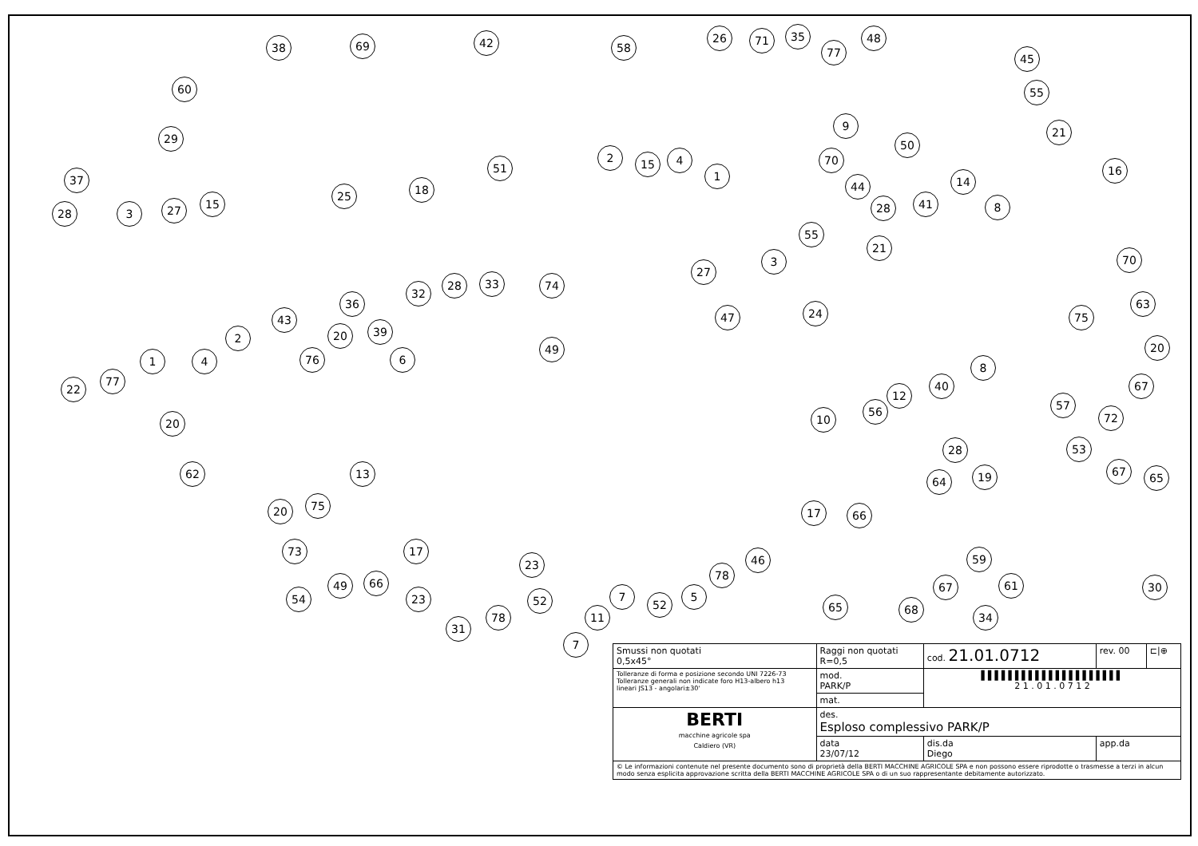38 69 42
60
29
25 18
51
37
28 3 27 15
2
1 4
22
77
58
26 71 35
77
48
45
55
21
50
9
70 2 15 4
1
44
28
27
3
55
21
41
14
8
16
70
63
75
20
24
8
40
12
67
57
72
53 28
56
10
74
47
49
32
28 33
36
43
20 39
76 6
20
62 13
75 20
73
54
49 66
17
23
31
78
23
52
7
11
7
52
5
78
46
17 66
64 19 67 65
59
61 30
65 68
67
34
| Smussi non quotati 0,5x45° | Raggi non quotati R=0,5 | cod. 21.01.0712 | rev. 00 | ⊏/⊕ |
| Tolleranze di forma e posizione secondo UNI 7226-73 Tolleranze generali non indicate foro H13-albero h13 lineari JS13 - angolari±30' | mod. PARK/P | ▌▌▌▌▌▌▌▌▌▌▌▌▌▌▌▌▌▌▌▌▌ 2 1 . 0 1 . 0 7 1 2 | | |
| | mat. | | | |
| BERTI macchine agricole spa Caldiero (VR) | des. Esploso complessivo PARK/P | | | |
| | data 23/07/12 | dis.da Diego | app.da | |
| © Le informazioni contenute nel presente documento sono di proprietà della BERTI MACCHINE AGRICOLE SPA e non possono essere riprodotte o trasmesse a terzi in alcun modo senza esplicita approvazione scritta della BERTI MACCHINE AGRICOLE SPA o di un suo rappresentante debitamente autorizzato. | | | | |